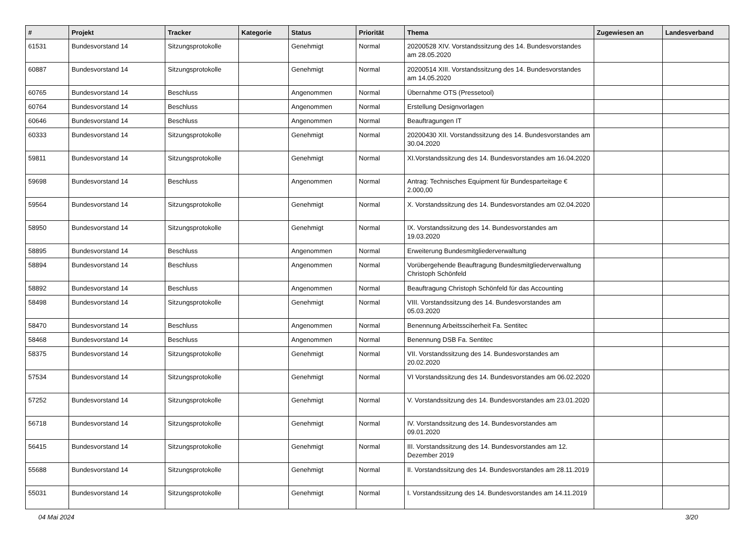| # | Projekt | Tracker | Kategorie | Status | Priorität | Thema | Zugewiesen an | Landesverband |
| --- | --- | --- | --- | --- | --- | --- | --- | --- |
| 61531 | Bundesvorstand 14 | Sitzungsprotokolle | | Genehmigt | Normal | 20200528 XIV. Vorstandssitzung des 14. Bundesvorstandes am 28.05.2020 | | |
| 60887 | Bundesvorstand 14 | Sitzungsprotokolle | | Genehmigt | Normal | 20200514 XIII. Vorstandssitzung des 14. Bundesvorstandes am 14.05.2020 | | |
| 60765 | Bundesvorstand 14 | Beschluss | | Angenommen | Normal | Übernahme OTS (Pressetool) | | |
| 60764 | Bundesvorstand 14 | Beschluss | | Angenommen | Normal | Erstellung Designvorlagen | | |
| 60646 | Bundesvorstand 14 | Beschluss | | Angenommen | Normal | Beauftragungen IT | | |
| 60333 | Bundesvorstand 14 | Sitzungsprotokolle | | Genehmigt | Normal | 20200430 XII. Vorstandssitzung des 14. Bundesvorstandes am 30.04.2020 | | |
| 59811 | Bundesvorstand 14 | Sitzungsprotokolle | | Genehmigt | Normal | XI.Vorstandssitzung des 14. Bundesvorstandes am 16.04.2020 | | |
| 59698 | Bundesvorstand 14 | Beschluss | | Angenommen | Normal | Antrag: Technisches Equipment für Bundesparteitage € 2.000,00 | | |
| 59564 | Bundesvorstand 14 | Sitzungsprotokolle | | Genehmigt | Normal | X. Vorstandssitzung des 14. Bundesvorstandes am 02.04.2020 | | |
| 58950 | Bundesvorstand 14 | Sitzungsprotokolle | | Genehmigt | Normal | IX. Vorstandssitzung des 14. Bundesvorstandes am 19.03.2020 | | |
| 58895 | Bundesvorstand 14 | Beschluss | | Angenommen | Normal | Erweiterung Bundesmitgliederverwaltung | | |
| 58894 | Bundesvorstand 14 | Beschluss | | Angenommen | Normal | Vorübergehende Beauftragung Bundesmitgliederverwaltung Christoph Schönfeld | | |
| 58892 | Bundesvorstand 14 | Beschluss | | Angenommen | Normal | Beauftragung Christoph Schönfeld für das Accounting | | |
| 58498 | Bundesvorstand 14 | Sitzungsprotokolle | | Genehmigt | Normal | VIII. Vorstandssitzung des 14. Bundesvorstandes am 05.03.2020 | | |
| 58470 | Bundesvorstand 14 | Beschluss | | Angenommen | Normal | Benennung Arbeitssciherheit Fa. Sentitec | | |
| 58468 | Bundesvorstand 14 | Beschluss | | Angenommen | Normal | Benennung DSB Fa. Sentitec | | |
| 58375 | Bundesvorstand 14 | Sitzungsprotokolle | | Genehmigt | Normal | VII. Vorstandssitzung des 14. Bundesvorstandes am 20.02.2020 | | |
| 57534 | Bundesvorstand 14 | Sitzungsprotokolle | | Genehmigt | Normal | VI Vorstandssitzung des 14. Bundesvorstandes am 06.02.2020 | | |
| 57252 | Bundesvorstand 14 | Sitzungsprotokolle | | Genehmigt | Normal | V. Vorstandssitzung des 14. Bundesvorstandes am 23.01.2020 | | |
| 56718 | Bundesvorstand 14 | Sitzungsprotokolle | | Genehmigt | Normal | IV. Vorstandssitzung des 14. Bundesvorstandes am 09.01.2020 | | |
| 56415 | Bundesvorstand 14 | Sitzungsprotokolle | | Genehmigt | Normal | III. Vorstandssitzung des 14. Bundesvorstandes am 12. Dezember 2019 | | |
| 55688 | Bundesvorstand 14 | Sitzungsprotokolle | | Genehmigt | Normal | II. Vorstandssitzung des 14. Bundesvorstandes am 28.11.2019 | | |
| 55031 | Bundesvorstand 14 | Sitzungsprotokolle | | Genehmigt | Normal | I. Vorstandssitzung des 14. Bundesvorstandes am 14.11.2019 | | |
04 Mai 2024 3/20